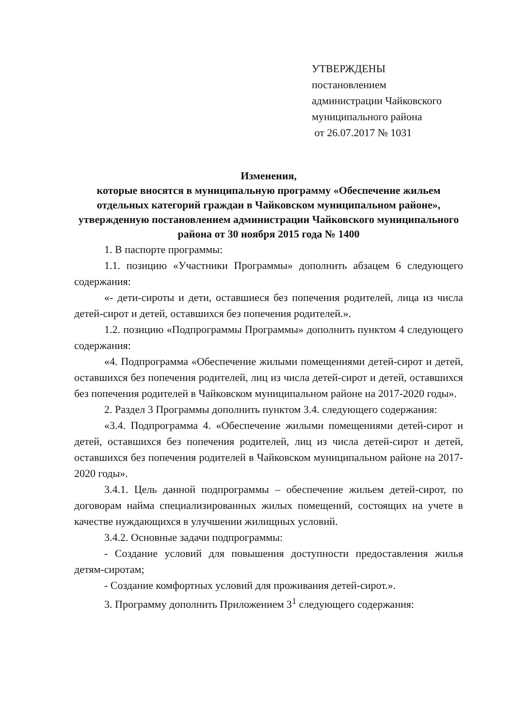УТВЕРЖДЕНЫ
постановлением
администрации Чайковского
муниципального района
от 26.07.2017 № 1031
Изменения,
которые вносятся в муниципальную программу «Обеспечение жильем отдельных категорий граждан в Чайковском муниципальном районе», утвержденную постановлением администрации Чайковского муниципального района от 30 ноября 2015 года № 1400
1. В паспорте программы:
1.1. позицию «Участники Программы» дополнить абзацем 6 следующего содержания:
«- дети-сироты и дети, оставшиеся без попечения родителей, лица из числа детей-сирот и детей, оставшихся без попечения родителей.».
1.2. позицию «Подпрограммы Программы» дополнить пунктом 4 следующего содержания:
«4. Подпрограмма «Обеспечение жилыми помещениями детей-сирот и детей, оставшихся без попечения родителей, лиц из числа детей-сирот и детей, оставшихся без попечения родителей в Чайковском муниципальном районе на 2017-2020 годы».
2. Раздел 3 Программы дополнить пунктом 3.4. следующего содержания:
«3.4. Подпрограмма 4. «Обеспечение жилыми помещениями детей-сирот и детей, оставшихся без попечения родителей, лиц из числа детей-сирот и детей, оставшихся без попечения родителей в Чайковском муниципальном районе на 2017-2020 годы».
3.4.1. Цель данной подпрограммы – обеспечение жильем детей-сирот, по договорам найма специализированных жилых помещений, состоящих на учете в качестве нуждающихся в улучшении жилищных условий.
3.4.2. Основные задачи подпрограммы:
- Создание условий для повышения доступности предоставления жилья детям-сиротам;
- Создание комфортных условий для проживания детей-сирот.».
3. Программу дополнить Приложением 3<sup>1</sup> следующего содержания: